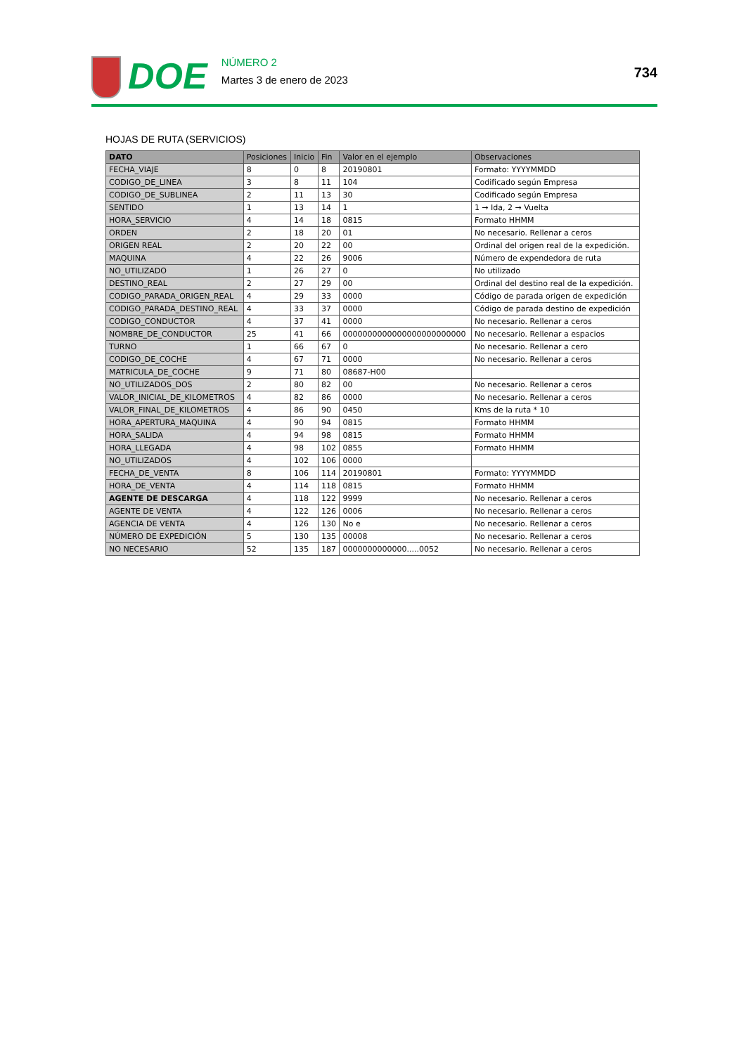DOE
NÚMERO 2
Martes 3 de enero de 2023
734
HOJAS DE RUTA (SERVICIOS)
| DATO | Posiciones | Inicio | Fin | Valor en el ejemplo | Observaciones |
| --- | --- | --- | --- | --- | --- |
| FECHA_VIAJE | 8 | 0 | 8 | 20190801 | Formato: YYYYMMDD |
| CODIGO_DE_LINEA | 3 | 8 | 11 | 104 | Codificado según Empresa |
| CODIGO_DE_SUBLINEA | 2 | 11 | 13 | 30 | Codificado según Empresa |
| SENTIDO | 1 | 13 | 14 | 1 | 1 → Ida, 2 → Vuelta |
| HORA_SERVICIO | 4 | 14 | 18 | 0815 | Formato HHMM |
| ORDEN | 2 | 18 | 20 | 01 | No necesario. Rellenar a ceros |
| ORIGEN REAL | 2 | 20 | 22 | 00 | Ordinal del origen real de la expedición. |
| MAQUINA | 4 | 22 | 26 | 9006 | Número de expendedora de ruta |
| NO_UTILIZADO | 1 | 26 | 27 | 0 | No utilizado |
| DESTINO_REAL | 2 | 27 | 29 | 00 | Ordinal del destino real de la expedición. |
| CODIGO_PARADA_ORIGEN_REAL | 4 | 29 | 33 | 0000 | Código de parada origen de expedición |
| CODIGO_PARADA_DESTINO_REAL | 4 | 33 | 37 | 0000 | Código de parada destino de expedición |
| CODIGO_CONDUCTOR | 4 | 37 | 41 | 0000 | No necesario. Rellenar a ceros |
| NOMBRE_DE_CONDUCTOR | 25 | 41 | 66 | 0000000000000000000000000 | No necesario. Rellenar a espacios |
| TURNO | 1 | 66 | 67 | 0 | No necesario. Rellenar a cero |
| CODIGO_DE_COCHE | 4 | 67 | 71 | 0000 | No necesario. Rellenar a ceros |
| MATRICULA_DE_COCHE | 9 | 71 | 80 | 08687-H00 | |
| NO_UTILIZADOS_DOS | 2 | 80 | 82 | 00 | No necesario. Rellenar a ceros |
| VALOR_INICIAL_DE_KILOMETROS | 4 | 82 | 86 | 0000 | No necesario. Rellenar a ceros |
| VALOR_FINAL_DE_KILOMETROS | 4 | 86 | 90 | 0450 | Kms de la ruta * 10 |
| HORA_APERTURA_MAQUINA | 4 | 90 | 94 | 0815 | Formato HHMM |
| HORA_SALIDA | 4 | 94 | 98 | 0815 | Formato HHMM |
| HORA_LLEGADA | 4 | 98 | 102 | 0855 | Formato HHMM |
| NO_UTILIZADOS | 4 | 102 | 106 | 0000 | |
| FECHA_DE_VENTA | 8 | 106 | 114 | 20190801 | Formato: YYYYMMDD |
| HORA_DE_VENTA | 4 | 114 | 118 | 0815 | Formato HHMM |
| AGENTE DE DESCARGA | 4 | 118 | 122 | 9999 | No necesario. Rellenar a ceros |
| AGENTE DE VENTA | 4 | 122 | 126 | 0006 | No necesario. Rellenar a ceros |
| AGENCIA DE VENTA | 4 | 126 | 130 | No e | No necesario. Rellenar a ceros |
| NÚMERO DE EXPEDICIÓN | 5 | 130 | 135 | 00008 | No necesario. Rellenar a ceros |
| NO NECESARIO | 52 | 135 | 187 | 0000000000000.....0052 | No necesario. Rellenar a ceros |